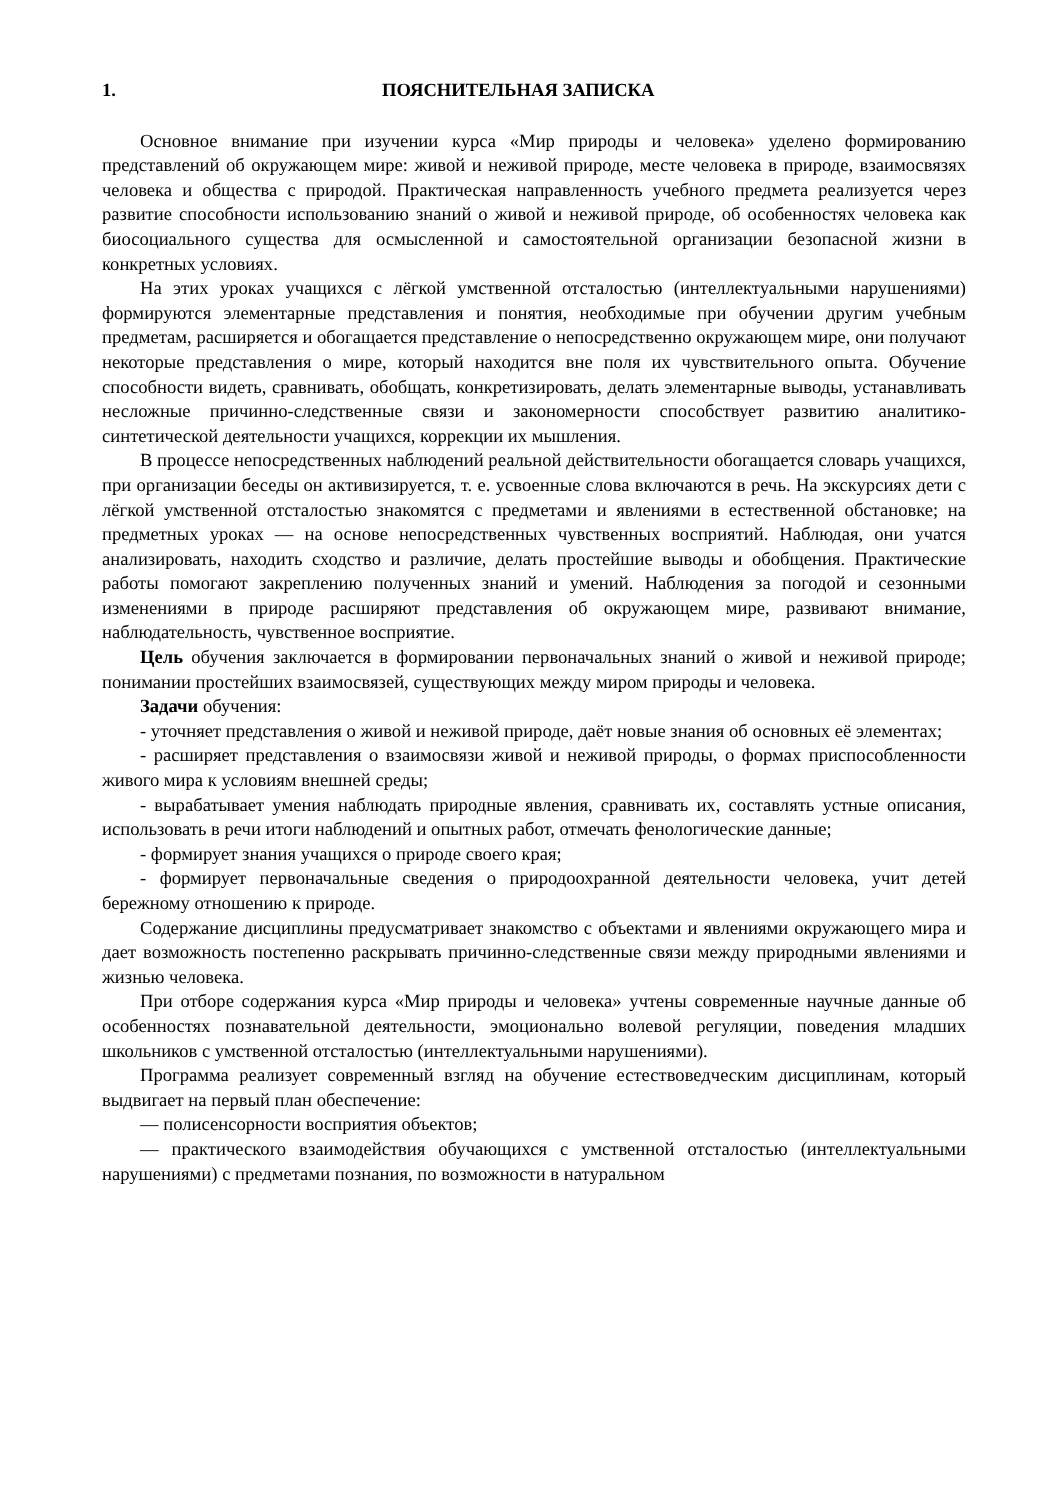1. ПОЯСНИТЕЛЬНАЯ ЗАПИСКА
Основное внимание при изучении курса «Мир природы и человека» уделено формированию представлений об окружающем мире: живой и неживой природе, месте человека в природе, взаимосвязях человека и общества с природой. Практическая направленность учебного предмета реализуется через развитие способности использованию знаний о живой и неживой природе, об особенностях человека как биосоциального существа для осмысленной и самостоятельной организации безопасной жизни в конкретных условиях.
На этих уроках учащихся с лёгкой умственной отсталостью (интеллектуальными нарушениями) формируются элементарные представления и понятия, необходимые при обучении другим учебным предметам, расширяется и обогащается представление о непосредственно окружающем мире, они получают некоторые представления о мире, который находится вне поля их чувствительного опыта. Обучение способности видеть, сравнивать, обобщать, конкретизировать, делать элементарные выводы, устанавливать несложные причинно-следственные связи и закономерности способствует развитию аналитико-синтетической деятельности учащихся, коррекции их мышления.
В процессе непосредственных наблюдений реальной действительности обогащается словарь учащихся, при организации беседы он активизируется, т. е. усвоенные слова включаются в речь. На экскурсиях дети с лёгкой умственной отсталостью знакомятся с предметами и явлениями в естественной обстановке; на предметных уроках — на основе непосредственных чувственных восприятий. Наблюдая, они учатся анализировать, находить сходство и различие, делать простейшие выводы и обобщения. Практические работы помогают закреплению полученных знаний и умений. Наблюдения за погодой и сезонными изменениями в природе расширяют представления об окружающем мире, развивают внимание, наблюдательность, чувственное восприятие.
Цель обучения заключается в формировании первоначальных знаний о живой и неживой природе; понимании простейших взаимосвязей, существующих между миром природы и человека.
Задачи обучения:
- уточняет представления о живой и неживой природе, даёт новые знания об основных её элементах;
- расширяет представления о взаимосвязи живой и неживой природы, о формах приспособленности живого мира к условиям внешней среды;
- вырабатывает умения наблюдать природные явления, сравнивать их, составлять устные описания, использовать в речи итоги наблюдений и опытных работ, отмечать фенологические данные;
- формирует знания учащихся о природе своего края;
- формирует первоначальные сведения о природоохранной деятельности человека, учит детей бережному отношению к природе.
Содержание дисциплины предусматривает знакомство с объектами и явлениями окружающего мира и дает возможность постепенно раскрывать причинно-следственные связи между природными явлениями и жизнью человека.
При отборе содержания курса «Мир природы и человека» учтены современные научные данные об особенностях познавательной деятельности, эмоционально волевой регуляции, поведения младших школьников с умственной отсталостью (интеллектуальными нарушениями).
Программа реализует современный взгляд на обучение естествоведческим дисциплинам, который выдвигает на первый план обеспечение:
— полисенсорности восприятия объектов;
— практического взаимодействия обучающихся с умственной отсталостью (интеллектуальными нарушениями) с предметами познания, по возможности в натуральном